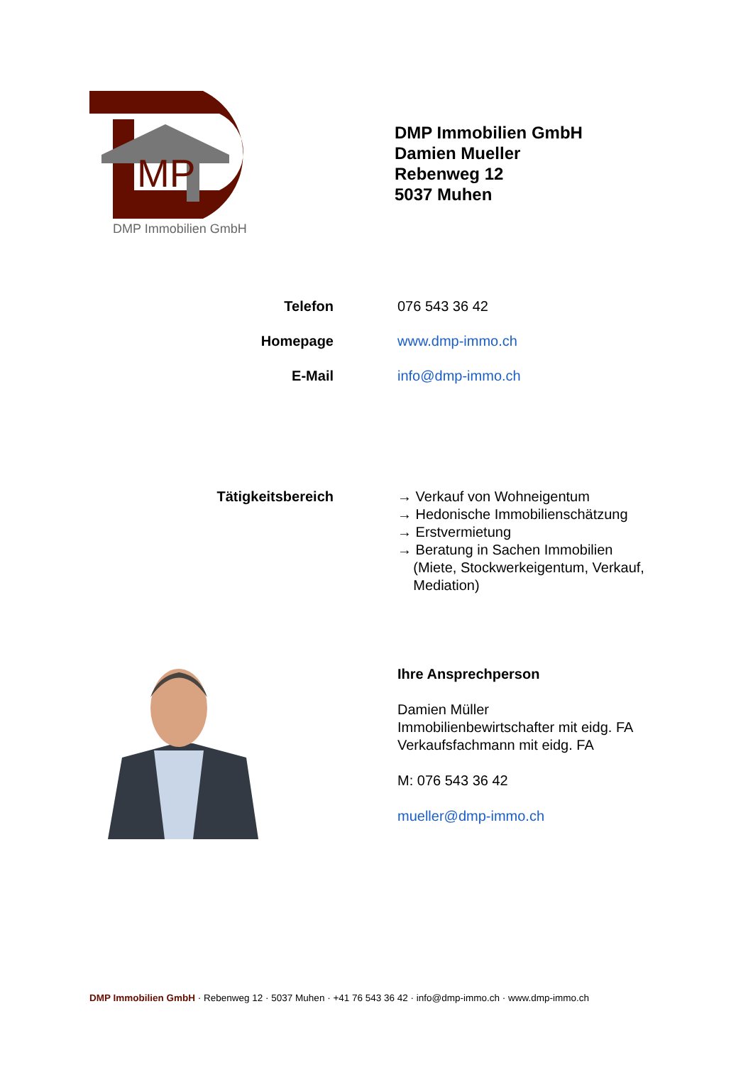MP
DMP Immobilien GmbH
DMP Immobilien GmbH
Damien Mueller
Rebenweg 12
5037 Muhen
Telefon 076 543 36 42
Homepage www.dmp-immo.ch
E-Mail info@dmp-immo.ch
Tätigkeitsbereich → Verkauf von Wohneigentum
→ Hedonische Immobilienschätzung
→ Erstvermietung
→ Beratung in Sachen Immobilien
(Miete, Stockwerkeigentum, Verkauf,
Mediation)
Ihre Ansprechperson
Damien Müller
Immobilienbewirtschafter mit eidg. FA
Verkaufsfachmann mit eidg. FA
M: 076 543 36 42
mueller@dmp-immo.ch
DMP Immobilien GmbH · Rebenweg 12 · 5037 Muhen · +41 76 543 36 42 · info@dmp-immo.ch · www.dmp-immo.ch